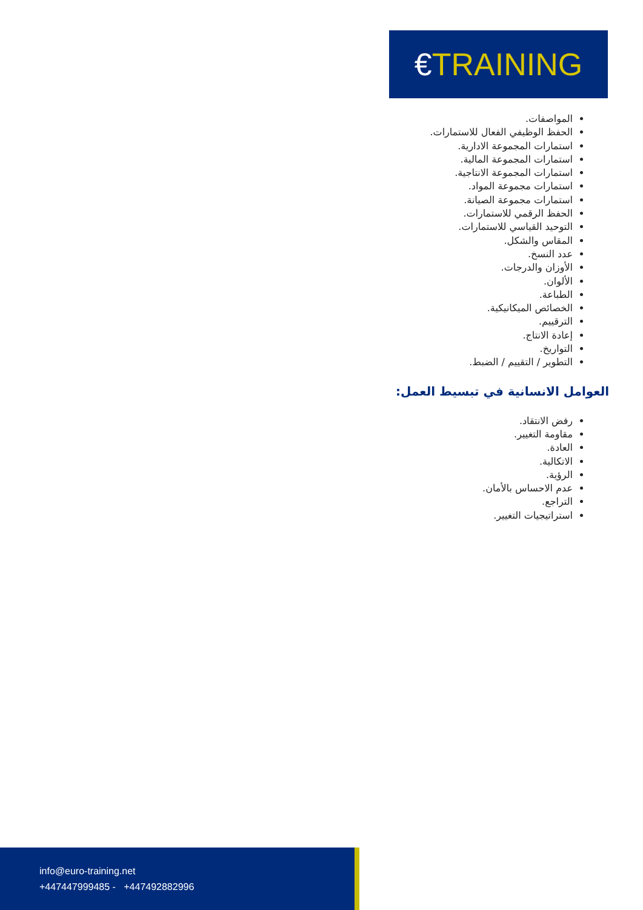€TRAINING
المواصفات.
الحفظ الوظيفي الفعال للاستمارات.
استمارات المجموعة الادارية.
استمارات المجموعة المالية.
استمارات المجموعة الانتاجية.
استمارات مجموعة المواد.
استمارات مجموعة الصيانة.
الحفظ الرقمي للاستمارات.
التوحيد القياسي للاستمارات.
المقاس والشكل.
عدد النسخ.
الأوزان والدرجات.
الألوان.
الطباعة.
الخصائص الميكانيكية.
الترقييم.
إعادة الانتاج.
التواريخ.
التطوير / التقييم / الضبط.
العوامل الانسانية في تبسيط العمل:
رفض الانتقاد.
مقاومة التغيير.
العادة.
الاتكالية.
الرؤية.
عدم الاحساس بالأمان.
التراجع.
استراتيجيات التغيير.
info@euro-training.net
+447447999485 - +447492882996